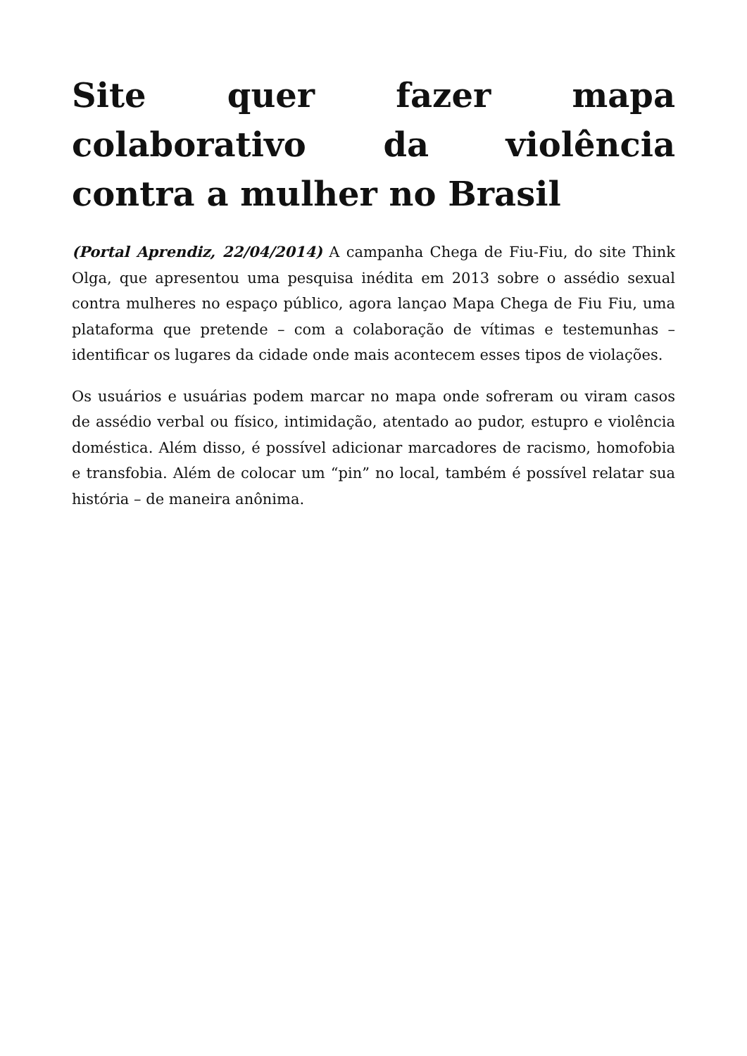Site quer fazer mapa colaborativo da violência contra a mulher no Brasil
(Portal Aprendiz, 22/04/2014) A campanha Chega de Fiu-Fiu, do site Think Olga, que apresentou uma pesquisa inédita em 2013 sobre o assédio sexual contra mulheres no espaço público, agora lançao Mapa Chega de Fiu Fiu, uma plataforma que pretende – com a colaboração de vítimas e testemunhas – identificar os lugares da cidade onde mais acontecem esses tipos de violações.
Os usuários e usuárias podem marcar no mapa onde sofreram ou viram casos de assédio verbal ou físico, intimidação, atentado ao pudor, estupro e violência doméstica. Além disso, é possível adicionar marcadores de racismo, homofobia e transfobia. Além de colocar um “pin” no local, também é possível relatar sua história – de maneira anônima.